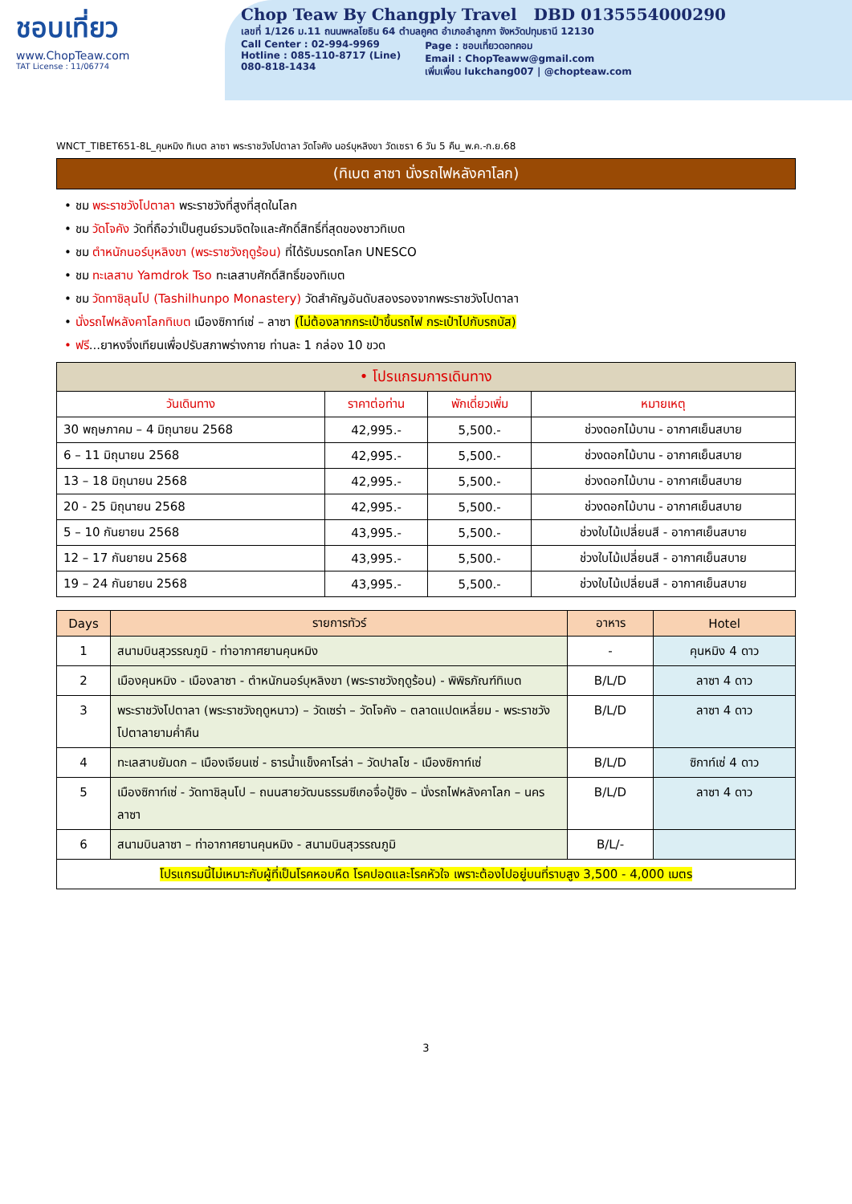ชอบเที่ยว
www.ChopTeaw.com
TAT License : 11/06774
Chop Teaw By Changply Travel DBD 0135554000290
เลขที่ 1/126 ม.11 ถนนพหลโยธิน 64 ตำบลคูคต อำเภอลำลูกกา จังหวัดปทุมธานี 12130
Call Center : 02-994-9969
Hotline : 085-110-8717 (Line)
080-818-1434
Page : ชอบเที่ยวดอทคอม
Email : ChopTeaww@gmail.com
เพิ่มเพื่อน lukchang007 | @chopteaw.com
WNCT_TIBET651-8L_คุนหมิง ทิเบต ลาซา พระราชวังโปตาลา วัดโจคัง นอร์บุหลิงขา วัดเซรา 6 วัน 5 คืน_พ.ค.-ก.ย.68
(ทิเบต ลาซา นั่งรถไฟหลังคาโลก)
• ชม พระราชวังโปตาลา พระราชวังที่สูงที่สุดในโลก
• ชม วัดโจคัง วัดที่ถือว่าเป็นศูนย์รวมจิตใจและศักดิ์สิทธิ์ที่สุดของชาวทิเบต
• ชม ตำหนักนอร์บุหลิงขา (พระราชวังฤดูร้อน) ที่ได้รับมรดกโลก UNESCO
• ชม ทะเลสาบ Yamdrok Tso ทะเลสาบศักดิ์สิทธิ์ของทิเบต
• ชม วัดทาชิลุนโป (Tashilhunpo Monastery) วัดสำคัญอันดับสองรองจากพระราชวังโปตาลา
• นั่งรถไฟหลังคาโลกทิเบต เมืองซิกาท์เซ่ – ลาซา (ไม่ต้องลากกระเป๋าขึ้นรถไฟ กระเป๋าไปกับรถบัส)
• ฟรี...ยาหงจิ่งเทียนเพื่อปรับสภาพร่างกาย ท่านละ 1 กล่อง 10 ขวด
| • โปรแกรมการเดินทาง | | | |
| --- | --- | --- | --- |
| วันเดินทาง | ราคาต่อท่าน | พักเดี่ยวเพิ่ม | หมายเหตุ |
| 30 พฤษภาคม – 4 มิถุนายน 2568 | 42,995.- | 5,500.- | ช่วงดอกไม้บาน - อากาศเย็นสบาย |
| 6 – 11 มิถุนายน 2568 | 42,995.- | 5,500.- | ช่วงดอกไม้บาน - อากาศเย็นสบาย |
| 13 – 18 มิถุนายน 2568 | 42,995.- | 5,500.- | ช่วงดอกไม้บาน - อากาศเย็นสบาย |
| 20 - 25 มิถุนายน 2568 | 42,995.- | 5,500.- | ช่วงดอกไม้บาน - อากาศเย็นสบาย |
| 5 – 10 กันยายน 2568 | 43,995.- | 5,500.- | ช่วงใบไม้เปลี่ยนสี - อากาศเย็นสบาย |
| 12 – 17 กันยายน 2568 | 43,995.- | 5,500.- | ช่วงใบไม้เปลี่ยนสี - อากาศเย็นสบาย |
| 19 – 24 กันยายน 2568 | 43,995.- | 5,500.- | ช่วงใบไม้เปลี่ยนสี - อากาศเย็นสบาย |
| Days | รายการทัวร์ | อาหาร | Hotel |
| --- | --- | --- | --- |
| 1 | สนามบินสุวรรณภูมิ - ท่าอากาศยานคุนหมิง | - | คุนหมิง 4 ดาว |
| 2 | เมืองคุนหมิง - เมืองลาซา - ตำหนักนอร์บุหลิงขา (พระราชวังฤดูร้อน) - พิพิธภัณฑ์ทิเบต | B/L/D | ลาซา 4 ดาว |
| 3 | พระราชวังโปตาลา (พระราชวังฤดูหนาว) – วัดเซร่า – วัดโจคัง – ตลาดแปดเหลี่ยม - พระราชวังโปตาลายามค่ำคืน | B/L/D | ลาซา 4 ดาว |
| 4 | ทะเลสาบยัมดก – เมืองเจียนเซ่ - ธารน้ำแข็งคาโรล่า – วัดปาลโช - เมืองซิกาท์เซ่ | B/L/D | ซิกาท์เซ่ 4 ดาว |
| 5 | เมืองซิกาท์เซ่ - วัดทาชิลุนโป – ถนนสายวัฒนธรรมซีเกอจื่อปู้ซิง – นั่งรถไฟหลังคาโลก – นครลาซา | B/L/D | ลาซา 4 ดาว |
| 6 | สนามบินลาซา – ท่าอากาศยานคุนหมิง - สนามบินสุวรรณภูมิ | B/L/- | |
| โปรแกรมนี้ไม่เหมาะกับผู้ที่เป็นโรคหอบหืด โรคปอดและโรคหัวใจ เพราะต้องไปอยู่บนที่ราบสูง 3,500 - 4,000 เมตร | | | |
3